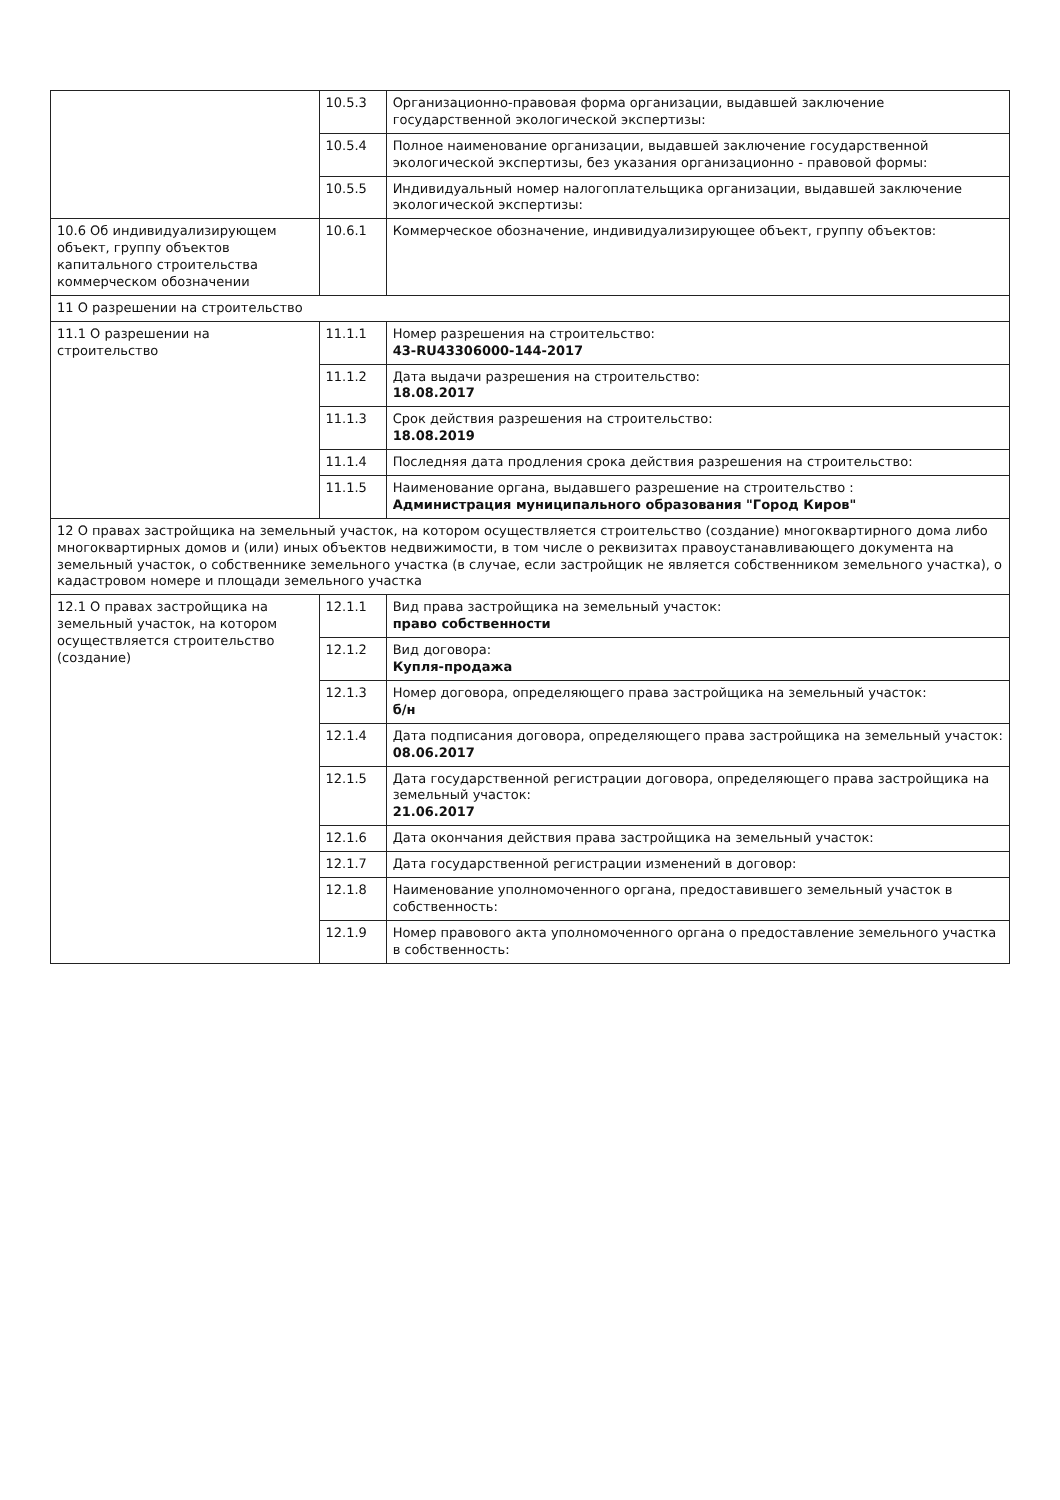| | 10.5.3 | Организационно-правовая форма организации, выдавшей заключение государственной экологической экспертизы: |
| | 10.5.4 | Полное наименование организации, выдавшей заключение государственной экологической экспертизы, без указания организационно - правовой формы: |
| | 10.5.5 | Индивидуальный номер налогоплательщика организации, выдавшей заключение экологической экспертизы: |
| 10.6 Об индивидуализирующем объект, группу объектов капитального строительства коммерческом обозначении | 10.6.1 | Коммерческое обозначение, индивидуализирующее объект, группу объектов: |
| 11 О разрешении на строительство | | |
| 11.1 О разрешении на строительство | 11.1.1 | Номер разрешения на строительство: 43-RU43306000-144-2017 |
| | 11.1.2 | Дата выдачи разрешения на строительство: 18.08.2017 |
| | 11.1.3 | Срок действия разрешения на строительство: 18.08.2019 |
| | 11.1.4 | Последняя дата продления срока действия разрешения на строительство: |
| | 11.1.5 | Наименование органа, выдавшего разрешение на строительство : Администрация муниципального образования "Город Киров" |
| 12 О правах застройщика на земельный участок, на котором осуществляется строительство (создание) многоквартирного дома либо многоквартирных домов и (или) иных объектов недвижимости, в том числе о реквизитах правоустанавливающего документа на земельный участок, о собственнике земельного участка (в случае, если застройщик не является собственником земельного участка), о кадастровом номере и площади земельного участка | | |
| 12.1 О правах застройщика на земельный участок, на котором осуществляется строительство (создание) | 12.1.1 | Вид права застройщика на земельный участок: право собственности |
| | 12.1.2 | Вид договора: Купля-продажа |
| | 12.1.3 | Номер договора, определяющего права застройщика на земельный участок: б/н |
| | 12.1.4 | Дата подписания договора, определяющего права застройщика на земельный участок: 08.06.2017 |
| | 12.1.5 | Дата государственной регистрации договора, определяющего права застройщика на земельный участок: 21.06.2017 |
| | 12.1.6 | Дата окончания действия права застройщика на земельный участок: |
| | 12.1.7 | Дата государственной регистрации изменений в договор: |
| | 12.1.8 | Наименование уполномоченного органа, предоставившего земельный участок в собственность: |
| | 12.1.9 | Номер правового акта уполномоченного органа о предоставление земельного участка в собственность: |